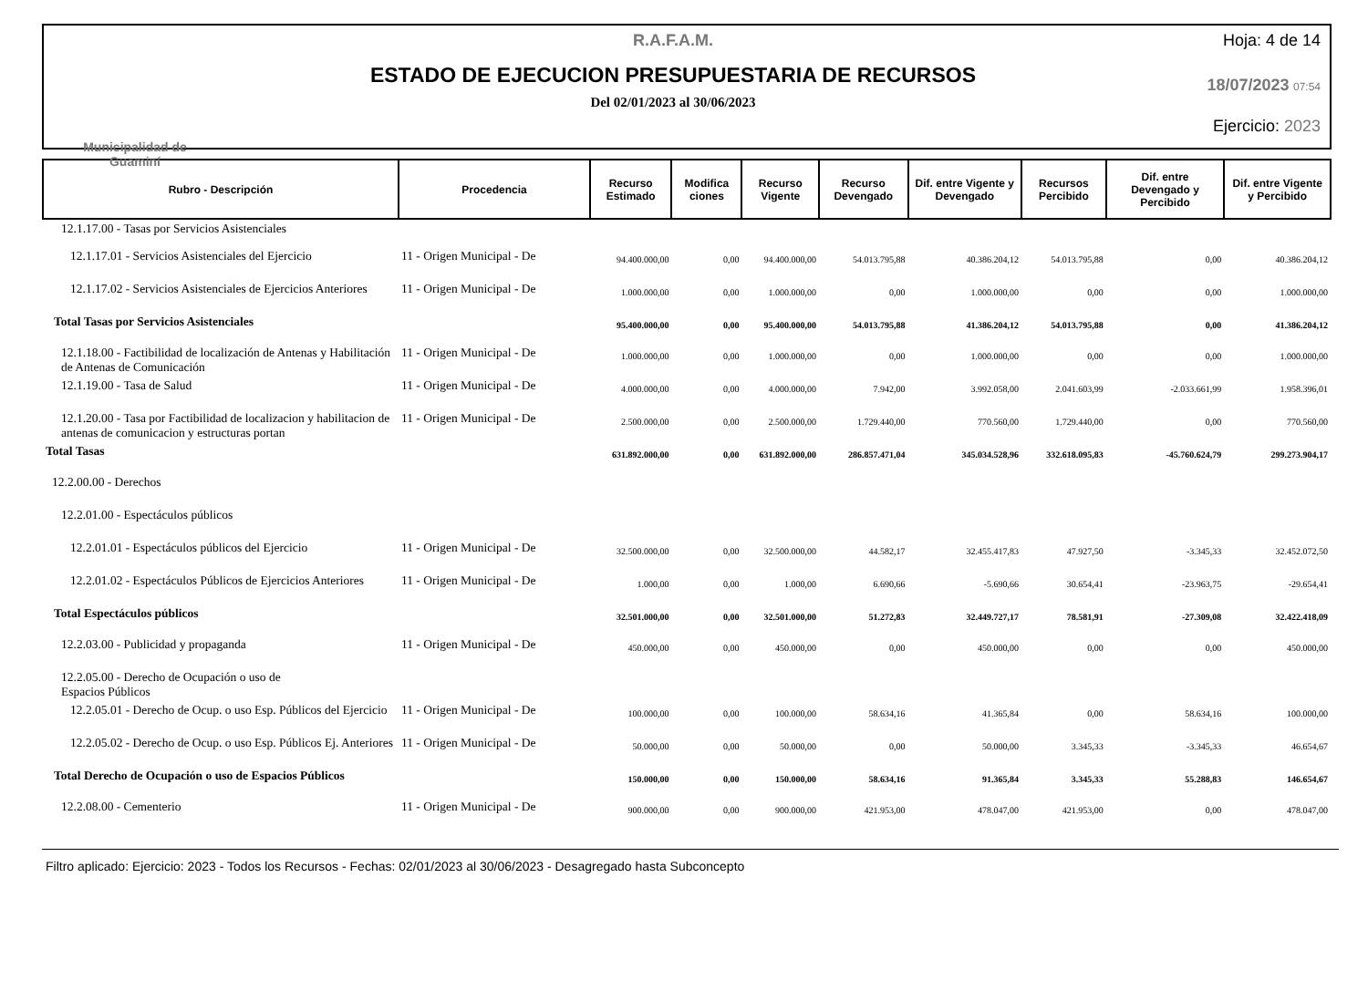Municipalidad de
Guaminí
R.A.F.A.M.
ESTADO DE EJECUCION PRESUPUESTARIA DE RECURSOS
Del 02/01/2023 al 30/06/2023
Hoja: 4 de 14
18/07/2023 07:54
Ejercicio: 2023
| Rubro - Descripción | Procedencia | Recurso Estimado | Modifica ciones | Recurso Vigente | Recurso Devengado | Dif. entre Vigente y Devengado | Recursos Percibido | Dif. entre Devengado y Percibido | Dif. entre Vigente y Percibido |
| --- | --- | --- | --- | --- | --- | --- | --- | --- | --- |
| 12.1.17.00 - Tasas por Servicios Asistenciales | | | | | | | | | |
| 12.1.17.01 - Servicios Asistenciales del Ejercicio | 11 - Origen Municipal - De | 94.400.000,00 | 0,00 | 94.400.000,00 | 54.013.795,88 | 40.386.204,12 | 54.013.795,88 | 0,00 | 40.386.204,12 |
| 12.1.17.02 - Servicios Asistenciales de Ejercicios Anteriores | 11 - Origen Municipal - De | 1.000.000,00 | 0,00 | 1.000.000,00 | 0,00 | 1.000.000,00 | 0,00 | 0,00 | 1.000.000,00 |
| Total Tasas por Servicios Asistenciales | | 95.400.000,00 | 0,00 | 95.400.000,00 | 54.013.795,88 | 41.386.204,12 | 54.013.795,88 | 0,00 | 41.386.204,12 |
| 12.1.18.00 - Factibilidad de localización de Antenas y Habilitación de Antenas de Comunicación | 11 - Origen Municipal - De | 1.000.000,00 | 0,00 | 1.000.000,00 | 0,00 | 1.000.000,00 | 0,00 | 0,00 | 1.000.000,00 |
| 12.1.19.00 - Tasa de Salud | 11 - Origen Municipal - De | 4.000.000,00 | 0,00 | 4.000.000,00 | 7.942,00 | 3.992.058,00 | 2.041.603,99 | -2.033.661,99 | 1.958.396,01 |
| 12.1.20.00 - Tasa por Factibilidad de localizacion y habilitacion de antenas de comunicacion y estructuras portan | 11 - Origen Municipal - De | 2.500.000,00 | 0,00 | 2.500.000,00 | 1.729.440,00 | 770.560,00 | 1.729.440,00 | 0,00 | 770.560,00 |
| Total Tasas | | 631.892.000,00 | 0,00 | 631.892.000,00 | 286.857.471,04 | 345.034.528,96 | 332.618.095,83 | -45.760.624,79 | 299.273.904,17 |
| 12.2.00.00 - Derechos | | | | | | | | | |
| 12.2.01.00 - Espectáculos públicos | | | | | | | | | |
| 12.2.01.01 - Espectáculos públicos del Ejercicio | 11 - Origen Municipal - De | 32.500.000,00 | 0,00 | 32.500.000,00 | 44.582,17 | 32.455.417,83 | 47.927,50 | -3.345,33 | 32.452.072,50 |
| 12.2.01.02 - Espectáculos Públicos de Ejercicios Anteriores | 11 - Origen Municipal - De | 1.000,00 | 0,00 | 1.000,00 | 6.690,66 | -5.690,66 | 30.654,41 | -23.963,75 | -29.654,41 |
| Total Espectáculos públicos | | 32.501.000,00 | 0,00 | 32.501.000,00 | 51.272,83 | 32.449.727,17 | 78.581,91 | -27.309,08 | 32.422.418,09 |
| 12.2.03.00 - Publicidad y propaganda | 11 - Origen Municipal - De | 450.000,00 | 0,00 | 450.000,00 | 0,00 | 450.000,00 | 0,00 | 0,00 | 450.000,00 |
| 12.2.05.00 - Derecho de Ocupación o uso de Espacios Públicos | | | | | | | | | |
| 12.2.05.01 - Derecho de Ocup. o uso Esp. Públicos del Ejercicio | 11 - Origen Municipal - De | 100.000,00 | 0,00 | 100.000,00 | 58.634,16 | 41.365,84 | 0,00 | 58.634,16 | 100.000,00 |
| 12.2.05.02 - Derecho de Ocup. o uso Esp. Públicos Ej. Anteriores | 11 - Origen Municipal - De | 50.000,00 | 0,00 | 50.000,00 | 0,00 | 50.000,00 | 3.345,33 | -3.345,33 | 46.654,67 |
| Total Derecho de Ocupación o uso de Espacios Públicos | | 150.000,00 | 0,00 | 150.000,00 | 58.634,16 | 91.365,84 | 3.345,33 | 55.288,83 | 146.654,67 |
| 12.2.08.00 - Cementerio | 11 - Origen Municipal - De | 900.000,00 | 0,00 | 900.000,00 | 421.953,00 | 478.047,00 | 421.953,00 | 0,00 | 478.047,00 |
Filtro aplicado: Ejercicio: 2023 - Todos los Recursos - Fechas: 02/01/2023 al 30/06/2023 - Desagregado hasta Subconcepto